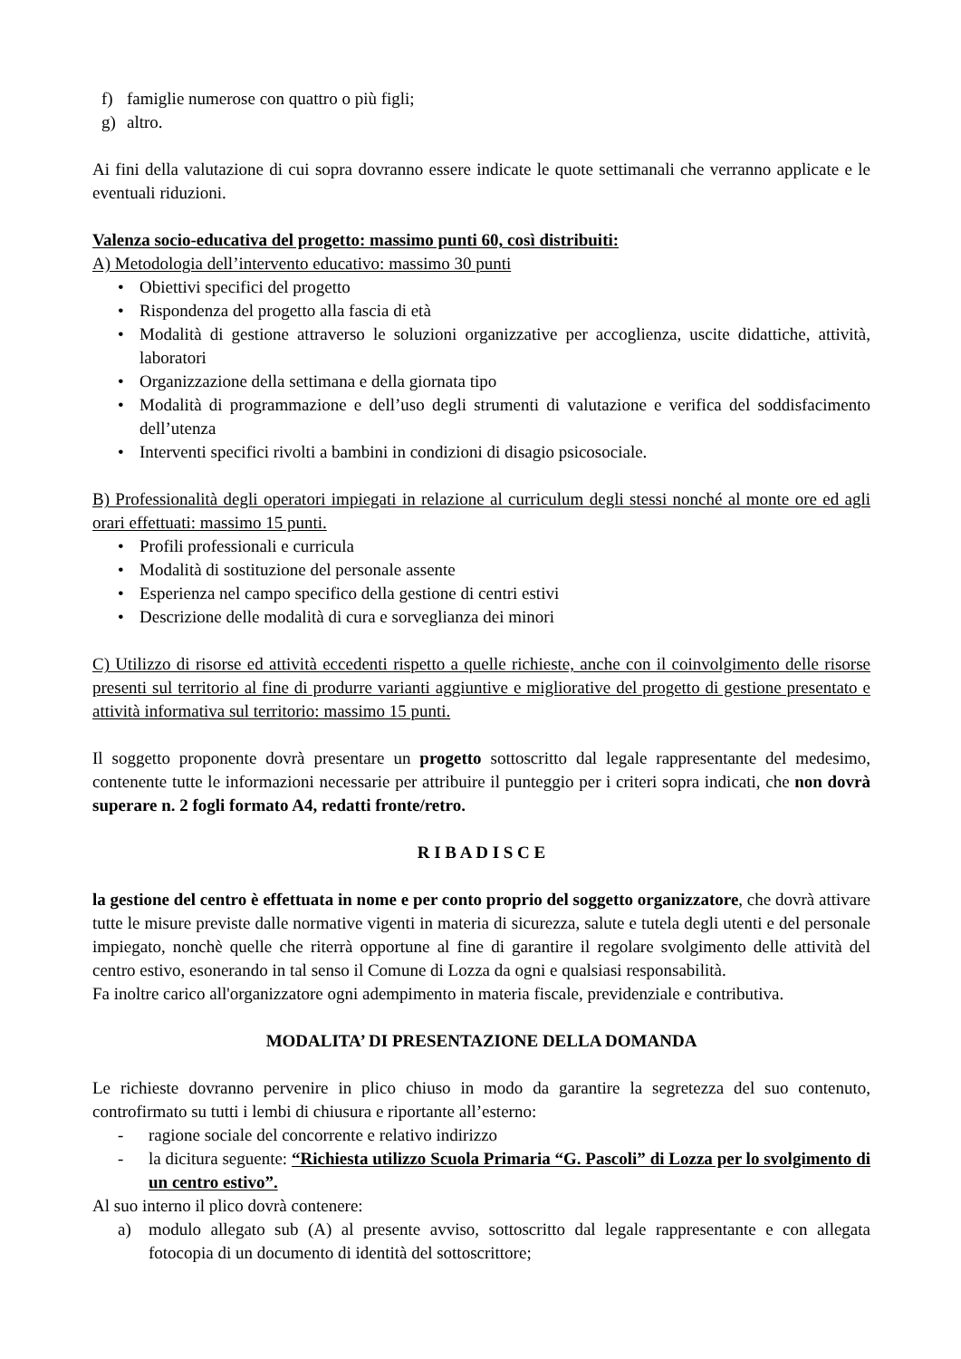f) famiglie numerose con quattro o più figli;
g) altro.
Ai fini della valutazione di cui sopra dovranno essere indicate le quote settimanali che verranno applicate e le eventuali riduzioni.
Valenza socio-educativa del progetto: massimo punti 60, così distribuiti:
A) Metodologia dell’intervento educativo: massimo 30 punti
• Obiettivi specifici del progetto
• Rispondenza del progetto alla fascia di età
• Modalità di gestione attraverso le soluzioni organizzative per accoglienza, uscite didattiche, attività, laboratori
• Organizzazione della settimana e della giornata tipo
• Modalità di programmazione e dell’uso degli strumenti di valutazione e verifica del soddisfacimento dell’utenza
• Interventi specifici rivolti a bambini in condizioni di disagio psicosociale.
B) Professionalità degli operatori impiegati in relazione al curriculum degli stessi nonché al monte ore ed agli orari effettuati: massimo 15 punti.
• Profili professionali e curricula
• Modalità di sostituzione del personale assente
• Esperienza nel campo specifico della gestione di centri estivi
• Descrizione delle modalità di cura e sorveglianza dei minori
C) Utilizzo di risorse ed attività eccedenti rispetto a quelle richieste, anche con il coinvolgimento delle risorse presenti sul territorio al fine di produrre varianti aggiuntive e migliorative del progetto di gestione presentato e attività informativa sul territorio: massimo 15 punti.
Il soggetto proponente dovrà presentare un progetto sottoscritto dal legale rappresentante del medesimo, contenente tutte le informazioni necessarie per attribuire il punteggio per i criteri sopra indicati, che non dovrà superare n. 2 fogli formato A4, redatti fronte/retro.
R I B A D I S C E
la gestione del centro è effettuata in nome e per conto proprio del soggetto organizzatore, che dovrà attivare tutte le misure previste dalle normative vigenti in materia di sicurezza, salute e tutela degli utenti e del personale impiegato, nonchè quelle che riterrà opportune al fine di garantire il regolare svolgimento delle attività del centro estivo, esonerando in tal senso il Comune di Lozza da ogni e qualsiasi responsabilità.
Fa inoltre carico all'organizzatore ogni adempimento in materia fiscale, previdenziale e contributiva.
MODALITA’ DI PRESENTAZIONE DELLA DOMANDA
Le richieste dovranno pervenire in plico chiuso in modo da garantire la segretezza del suo contenuto, controfirmato su tutti i lembi di chiusura e riportante all’esterno:
- ragione sociale del concorrente e relativo indirizzo
- la dicitura seguente: “Richiesta utilizzo Scuola Primaria “G. Pascoli” di Lozza per lo svolgimento di un centro estivo”.
Al suo interno il plico dovrà contenere:
a) modulo allegato sub (A) al presente avviso, sottoscritto dal legale rappresentante e con allegata fotocopia di un documento di identità del sottoscrittore;